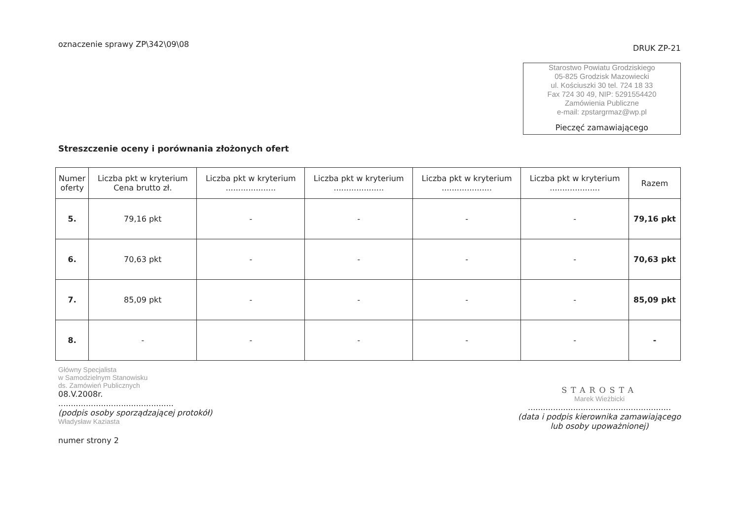oznaczenie sprawy ZP\342\09\08
DRUK ZP-21
Starostwo Powiatu Grodziskiego
05-825 Grodzisk Mazowiecki
ul. Kościuszki 30 tel. 724 18 33
Fax 724 30 49, NIP: 5291554420
Zamówienia Publiczne
e-mail: zpstargrmaz@wp.pl
Pieczęć zamawiającego
Streszczenie oceny i porównania złożonych ofert
| Numer oferty | Liczba pkt w kryterium Cena brutto zł. | Liczba pkt w kryterium .................... | Liczba pkt w kryterium .................... | Liczba pkt w kryterium .................... | Liczba pkt w kryterium .................... | Razem |
| --- | --- | --- | --- | --- | --- | --- |
| 5. | 79,16 pkt | - | - | - | - | 79,16 pkt |
| 6. | 70,63 pkt | - | - | - | - | 70,63 pkt |
| 7. | 85,09 pkt | - | - | - | - | 85,09 pkt |
| 8. | - | - | - | - | - | - |
Główny Specjalista
w Samodzielnym Stanowisku
ds. Zamówień Publicznych
08.V.2008r.
..............................................
(podpis osoby sporządzającej protokół)
Władysław Kaziasta
STAROSTA
Marek Wieżbicki
.........................................................
(data i podpis kierownika zamawiającego
lub osoby upoważnionej)
numer strony 2